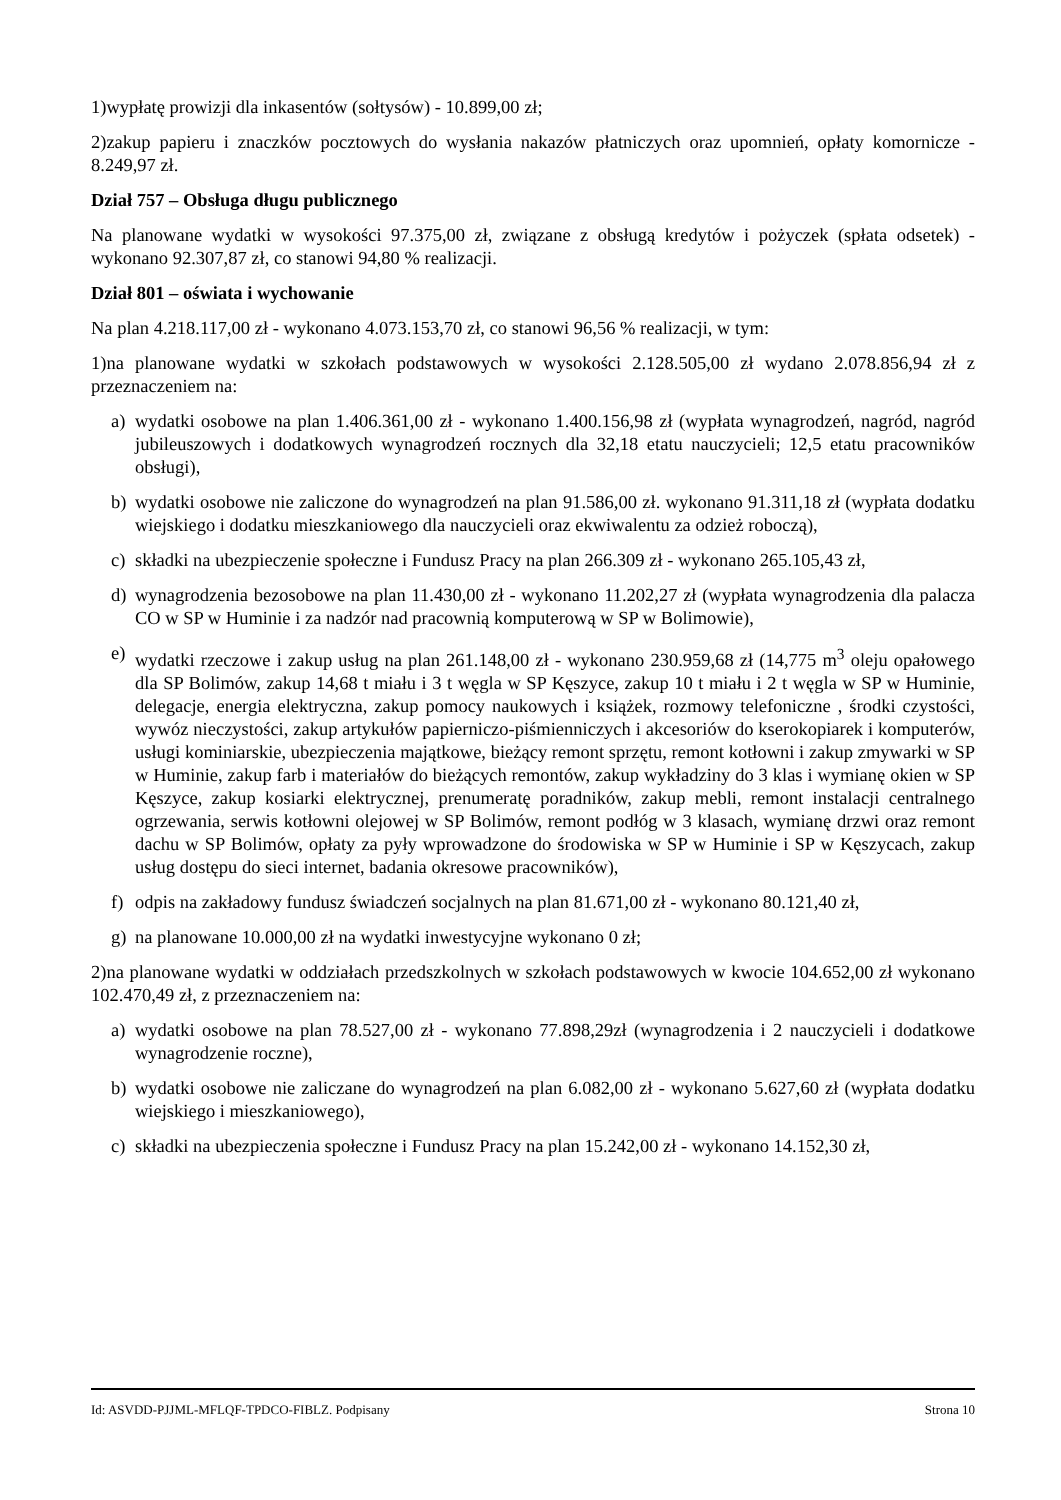1)wypłatę prowizji dla inkasentów (sołtysów) - 10.899,00 zł;
2)zakup papieru i znaczków pocztowych do wysłania nakazów płatniczych oraz upomnień, opłaty komornicze - 8.249,97 zł.
Dział 757 – Obsługa długu publicznego
Na planowane wydatki w wysokości 97.375,00 zł, związane z obsługą kredytów i pożyczek (spłata odsetek) - wykonano 92.307,87 zł, co stanowi 94,80 % realizacji.
Dział 801 – oświata i wychowanie
Na plan 4.218.117,00 zł - wykonano 4.073.153,70 zł, co stanowi 96,56 % realizacji, w tym:
1)na planowane wydatki w szkołach podstawowych w wysokości 2.128.505,00 zł wydano 2.078.856,94 zł z przeznaczeniem na:
a) wydatki osobowe na plan 1.406.361,00 zł - wykonano 1.400.156,98 zł (wypłata wynagrodzeń, nagród, nagród jubileuszowych i dodatkowych wynagrodzeń rocznych dla 32,18 etatu nauczycieli; 12,5 etatu pracowników obsługi),
b) wydatki osobowe nie zaliczone do wynagrodzeń na plan 91.586,00 zł. wykonano 91.311,18 zł (wypłata dodatku wiejskiego i dodatku mieszkaniowego dla nauczycieli oraz ekwiwalentu za odzież roboczą),
c) składki na ubezpieczenie społeczne i Fundusz Pracy na plan 266.309 zł - wykonano 265.105,43 zł,
d) wynagrodzenia bezosobowe na plan 11.430,00 zł - wykonano 11.202,27 zł (wypłata wynagrodzenia dla palacza CO w SP w Huminie i za nadzór nad pracownią komputerową w SP w Bolimowie),
e) wydatki rzeczowe i zakup usług na plan 261.148,00 zł - wykonano 230.959,68 zł (14,775 m<sup>3</sup> oleju opałowego dla SP Bolimów, zakup 14,68 t miału i 3 t węgla w SP Kęszyce, zakup 10 t miału i 2 t węgla w SP w Huminie, delegacje, energia elektryczna, zakup pomocy naukowych i książek, rozmowy telefoniczne , środki czystości, wywóz nieczystości, zakup artykułów papierniczo-piśmienniczych i akcesoriów do kserokopiarek i komputerów, usługi kominiarskie, ubezpieczenia majątkowe, bieżący remont sprzętu, remont kotłowni i zakup zmywarki w SP w Huminie, zakup farb i materiałów do bieżących remontów, zakup wykładziny do 3 klas i wymianę okien w SP Kęszyce, zakup kosiarki elektrycznej, prenumeratę poradników, zakup mebli, remont instalacji centralnego ogrzewania, serwis kotłowni olejowej w SP Bolimów, remont podłóg w 3 klasach, wymianę drzwi oraz remont dachu w SP Bolimów, opłaty za pyły wprowadzone do środowiska w SP w Huminie i SP w Kęszycach, zakup usług dostępu do sieci internet, badania okresowe pracowników),
f) odpis na zakładowy fundusz świadczeń socjalnych na plan 81.671,00 zł - wykonano 80.121,40 zł,
g) na planowane 10.000,00 zł na wydatki inwestycyjne wykonano 0 zł;
2)na planowane wydatki w oddziałach przedszkolnych w szkołach podstawowych w kwocie 104.652,00 zł wykonano 102.470,49 zł, z przeznaczeniem na:
a) wydatki osobowe na plan 78.527,00 zł - wykonano 77.898,29zł (wynagrodzenia i 2 nauczycieli i dodatkowe wynagrodzenie roczne),
b) wydatki osobowe nie zaliczane do wynagrodzeń na plan 6.082,00 zł - wykonano 5.627,60 zł (wypłata dodatku wiejskiego i mieszkaniowego),
c) składki na ubezpieczenia społeczne i Fundusz Pracy na plan 15.242,00 zł - wykonano 14.152,30 zł,
Id: ASVDD-PJJML-MFLQF-TPDCO-FIBLZ. Podpisany Strona 10